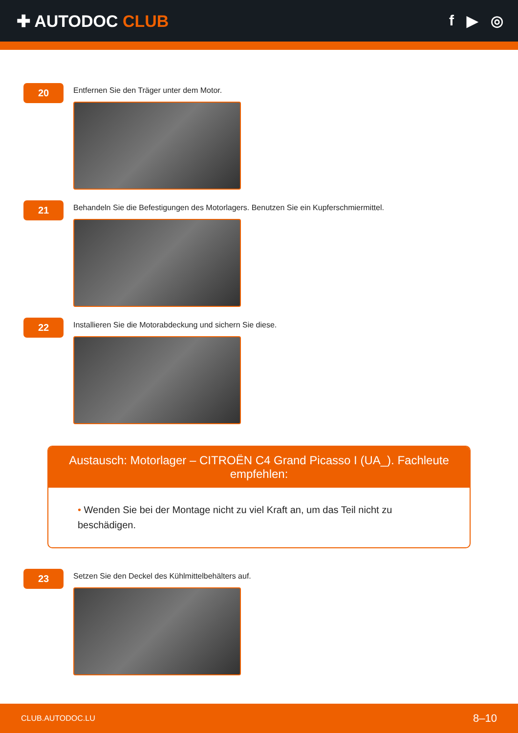✚ AUTODOC CLUB f ▶ ◎
20
Entfernen Sie den Träger unter dem Motor.
21
Behandeln Sie die Befestigungen des Motorlagers. Benutzen Sie ein Kupferschmiermittel.
22
Installieren Sie die Motorabdeckung und sichern Sie diese.
Austausch: Motorlager – CITROËN C4 Grand Picasso I (UA_). Fachleute empfehlen:
• Wenden Sie bei der Montage nicht zu viel Kraft an, um das Teil nicht zu beschädigen.
23
Setzen Sie den Deckel des Kühlmittelbehälters auf.
CLUB.AUTODOC.LU 8–10